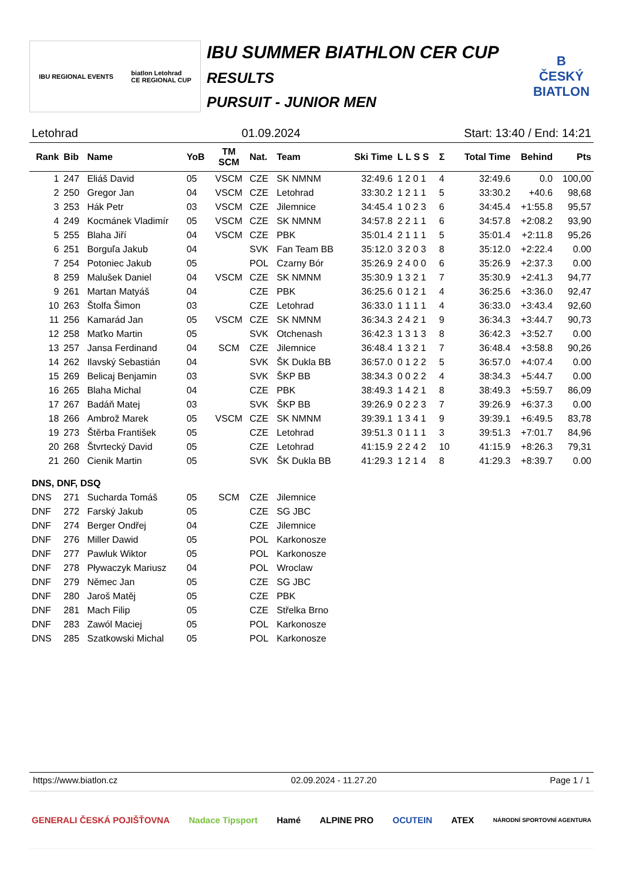IBU REGIONAL EVENTS biatlon Letohrad
CE REGIONAL CUP
IBU SUMMER BIATHLON CER CUP
RESULTS
PURSUIT - JUNIOR MEN
B
ČESKÝ BIATLON
Letohrad 01.09.2024 Start: 13:40 / End: 14:21
| Rank | Bib | Name | YoB | TM SCM | Nat. | Team | Ski Time | L L S S | Σ | Total Time | Behind | Pts |
| --- | --- | --- | --- | --- | --- | --- | --- | --- | --- | --- | --- | --- |
| 1 | 247 | Eliáš David | 05 | VSCM | CZE | SK NMNM | 32:49.6 | 1 2 0 1 | 4 | 32:49.6 | 0.0 | 100,00 |
| 2 | 250 | Gregor Jan | 04 | VSCM | CZE | Letohrad | 33:30.2 | 1 2 1 1 | 5 | 33:30.2 | +40.6 | 98,68 |
| 3 | 253 | Hák Petr | 03 | VSCM | CZE | Jilemnice | 34:45.4 | 1 0 2 3 | 6 | 34:45.4 | +1:55.8 | 95,57 |
| 4 | 249 | Kocmánek Vladimír | 05 | VSCM | CZE | SK NMNM | 34:57.8 | 2 2 1 1 | 6 | 34:57.8 | +2:08.2 | 93,90 |
| 5 | 255 | Blaha Jiří | 04 | VSCM | CZE | PBK | 35:01.4 | 2 1 1 1 | 5 | 35:01.4 | +2:11.8 | 95,26 |
| 6 | 251 | Borguľa Jakub | 04 | | SVK | Fan Team BB | 35:12.0 | 3 2 0 3 | 8 | 35:12.0 | +2:22.4 | 0.00 |
| 7 | 254 | Potoniec Jakub | 05 | | POL | Czarny Bór | 35:26.9 | 2 4 0 0 | 6 | 35:26.9 | +2:37.3 | 0.00 |
| 8 | 259 | Malušek Daniel | 04 | VSCM | CZE | SK NMNM | 35:30.9 | 1 3 2 1 | 7 | 35:30.9 | +2:41.3 | 94,77 |
| 9 | 261 | Martan Matyáš | 04 | | CZE | PBK | 36:25.6 | 0 1 2 1 | 4 | 36:25.6 | +3:36.0 | 92,47 |
| 10 | 263 | Štolfa Šimon | 03 | | CZE | Letohrad | 36:33.0 | 1 1 1 1 | 4 | 36:33.0 | +3:43.4 | 92,60 |
| 11 | 256 | Kamarád Jan | 05 | VSCM | CZE | SK NMNM | 36:34.3 | 2 4 2 1 | 9 | 36:34.3 | +3:44.7 | 90,73 |
| 12 | 258 | Maťko Martin | 05 | | SVK | Otchenash | 36:42.3 | 1 3 1 3 | 8 | 36:42.3 | +3:52.7 | 0.00 |
| 13 | 257 | Jansa Ferdinand | 04 | SCM | CZE | Jilemnice | 36:48.4 | 1 3 2 1 | 7 | 36:48.4 | +3:58.8 | 90,26 |
| 14 | 262 | Ilavský Sebastián | 04 | | SVK | ŠK Dukla BB | 36:57.0 | 0 1 2 2 | 5 | 36:57.0 | +4:07.4 | 0.00 |
| 15 | 269 | Belicaj Benjamin | 03 | | SVK | ŠKP BB | 38:34.3 | 0 0 2 2 | 4 | 38:34.3 | +5:44.7 | 0.00 |
| 16 | 265 | Blaha Michal | 04 | | CZE | PBK | 38:49.3 | 1 4 2 1 | 8 | 38:49.3 | +5:59.7 | 86,09 |
| 17 | 267 | Badáň Matej | 03 | | SVK | ŠKP BB | 39:26.9 | 0 2 2 3 | 7 | 39:26.9 | +6:37.3 | 0.00 |
| 18 | 266 | Ambrož Marek | 05 | VSCM | CZE | SK NMNM | 39:39.1 | 1 3 4 1 | 9 | 39:39.1 | +6:49.5 | 83,78 |
| 19 | 273 | Štěrba František | 05 | | CZE | Letohrad | 39:51.3 | 0 1 1 1 | 3 | 39:51.3 | +7:01.7 | 84,96 |
| 20 | 268 | Štvrtecký David | 05 | | CZE | Letohrad | 41:15.9 | 2 2 4 2 | 10 | 41:15.9 | +8:26.3 | 79,31 |
| 21 | 260 | Cienik Martin | 05 | | SVK | ŠK Dukla BB | 41:29.3 | 1 2 1 4 | 8 | 41:29.3 | +8:39.7 | 0.00 |
| DNS, DNF, DSQ | | | | | | | | | | | | |
| DNS | 271 | Sucharda Tomáš | 05 | SCM | CZE | Jilemnice | | | | | | |
| DNF | 272 | Farský Jakub | 05 | | CZE | SG JBC | | | | | | |
| DNF | 274 | Berger Ondřej | 04 | | CZE | Jilemnice | | | | | | |
| DNF | 276 | Miller Dawid | 05 | | POL | Karkonosze | | | | | | |
| DNF | 277 | Pawluk Wiktor | 05 | | POL | Karkonosze | | | | | | |
| DNF | 278 | Pływaczyk Mariusz | 04 | | POL | Wroclaw | | | | | | |
| DNF | 279 | Němec Jan | 05 | | CZE | SG JBC | | | | | | |
| DNF | 280 | Jaroš Matěj | 05 | | CZE | PBK | | | | | | |
| DNF | 281 | Mach Filip | 05 | | CZE | Střelka Brno | | | | | | |
| DNF | 283 | Zawól Maciej | 05 | | POL | Karkonosze | | | | | | |
| DNS | 285 | Szatkowski Michal | 05 | | POL | Karkonosze | | | | | | |
https://www.biatlon.cz 02.09.2024 - 11.27.20 Page 1 / 1
GENERALI ČESKÁ POJIŠŤOVNA Nadace Tipsport Hamé ALPINE PRO OCUTEIN ATEX NÁRODNÍ SPORTOVNÍ AGENTURA